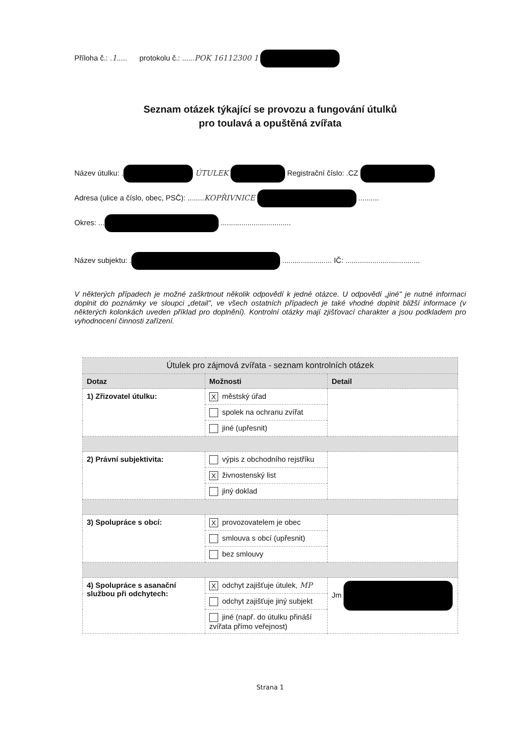Příloha č.: .1..... protokolu č.: ......POK 16112300 1
Seznam otázek týkající se provozu a fungování útulků
pro toulavá a opuštěná zvířata
Název útulku: . ÚTULEK Registrační číslo: .CZ
Adresa (ulice a číslo, obec, PSČ): ........KOPŘIVNICE ..........
Okres: ... ..................................
Název subjektu: . ........................ IČ: ....................................
V některých případech je možné zaškrtnout několik odpovědí k jedné otázce. U odpovědí „jiné" je nutné informaci doplnit do poznámky ve sloupci „detail", ve všech ostatních případech je také vhodné doplnit bližší informace (v některých kolonkách uveden příklad pro doplnění). Kontrolní otázky mají zjišťovací charakter a jsou podkladem pro vyhodnocení činnosti zařízení.
| Útulek pro zájmová zvířata - seznam kontrolních otázek | | |
| --- | --- | --- |
| Dotaz | Možnosti | Detail |
| 1) Zřizovatel útulku: | X městský úřad | |
| | spolek na ochranu zvířat | |
| | jiné (upřesnit) | |
| 2) Právní subjektivita: | výpis z obchodního rejstříku | |
| | X živnostenský list | |
| | jiný doklad | |
| 3) Spolupráce s obcí: | X provozovatelem je obec | |
| | smlouva s obcí (upřesnit) | |
| | bez smlouvy | |
| 4) Spolupráce s asanační službou při odchytech: | X odchyt zajišťuje útulek, MP | Jm |
| | odchyt zajišťuje jiný subjekt | |
| | jiné (např. do útulku přináší zvířata přímo veřejnost) | |
Strana 1